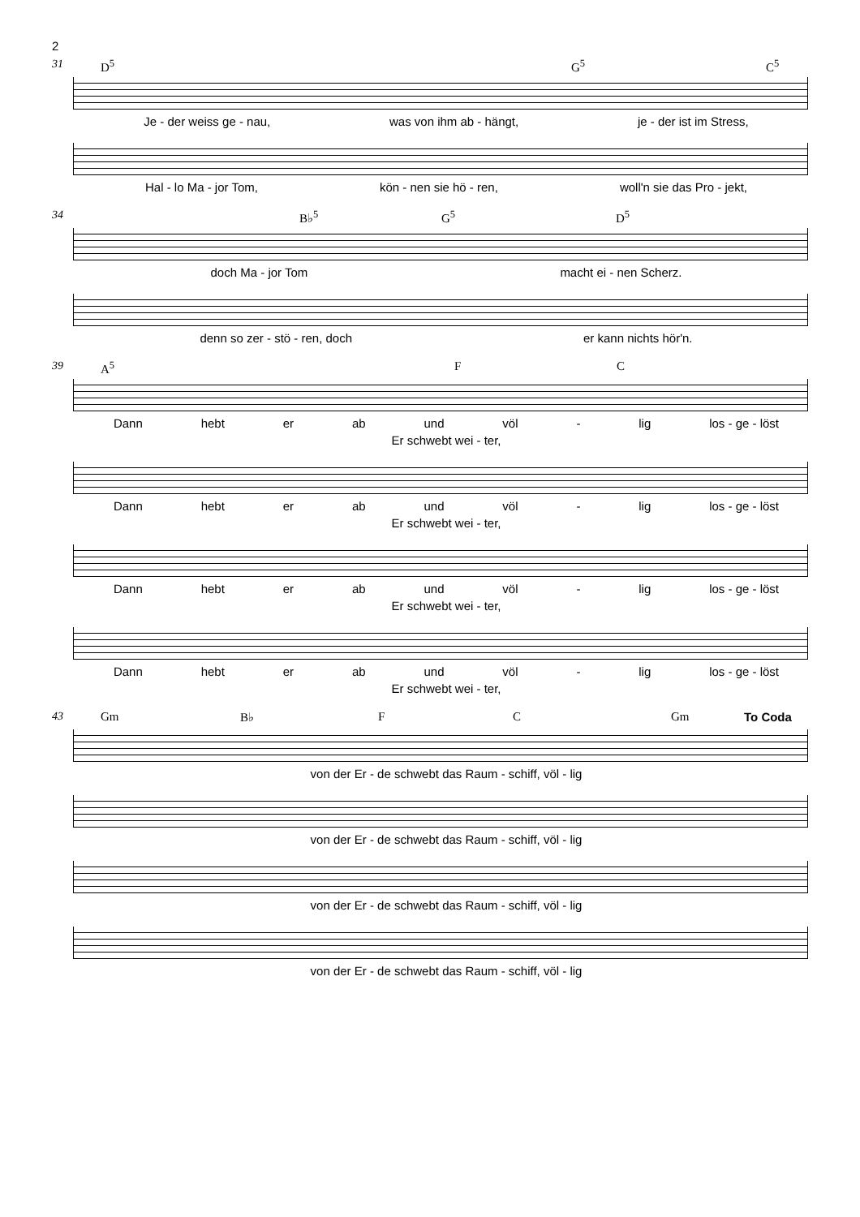2
31 D<sup>5</sup> G<sup>5</sup> C<sup>5</sup>
Je - der weiss ge - nau, was von ihm ab - hängt, je - der ist im Stress,
Hal - lo Ma - jor Tom, kön - nen sie hö - ren, woll'n sie das Pro - jekt,
34 B♭<sup>5</sup> G<sup>5</sup> D<sup>5</sup>
doch Ma - jor Tom macht ei - nen Scherz.
denn so zer - stö - ren, doch er kann nichts hör'n.
39 A<sup>5</sup> F C
Dann hebt er ab und völ - lig los - ge - löst
Er schwebt wei - ter,
Dann hebt er ab und völ - lig los - ge - löst
Er schwebt wei - ter,
Dann hebt er ab und völ - lig los - ge - löst
Er schwebt wei - ter,
Dann hebt er ab und völ - lig los - ge - löst
Er schwebt wei - ter,
43 Gm B♭ F C Gm To Coda
von der Er - de schwebt das Raum - schiff, völ - lig
von der Er - de schwebt das Raum - schiff, völ - lig
von der Er - de schwebt das Raum - schiff, völ - lig
von der Er - de schwebt das Raum - schiff, völ - lig